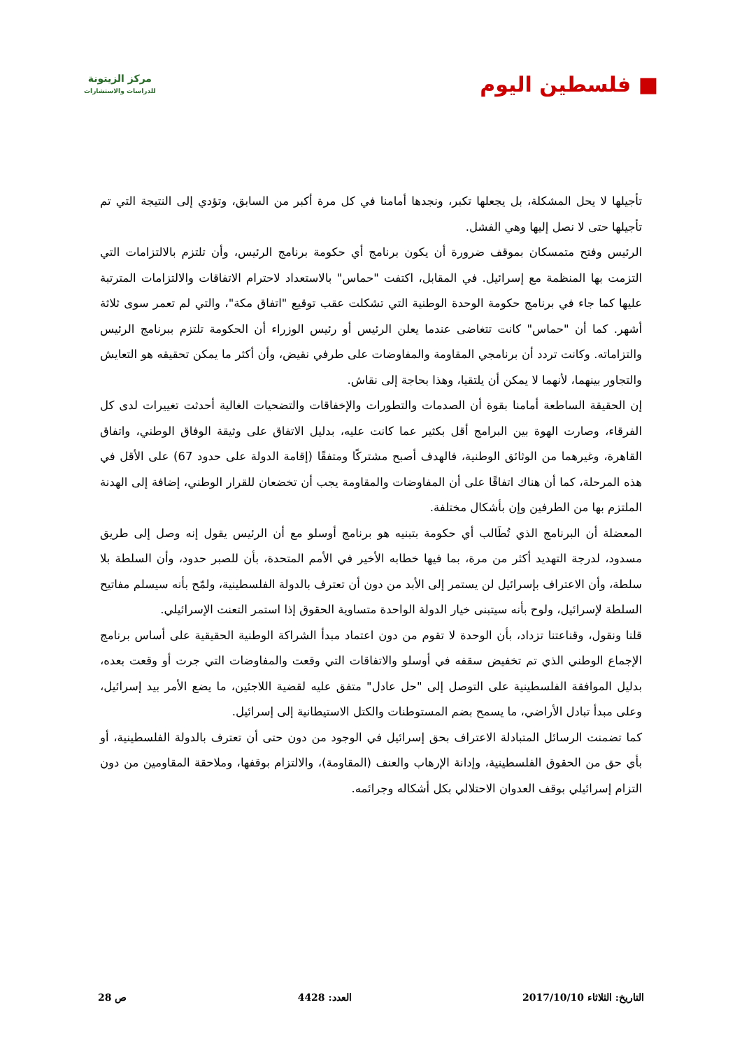■ فلسطين اليوم
مركز الزيتونة
للدراسات والاستشارات
تأجيلها لا يحل المشكلة، بل يجعلها تكبر، ونجدها أمامنا في كل مرة أكبر من السابق، وتؤدي إلى النتيجة التي تم تأجيلها حتى لا نصل إليها وهي الفشل.
الرئيس وفتح متمسكان بموقف ضرورة أن يكون برنامج أي حكومة برنامج الرئيس، وأن تلتزم بالالتزامات التي التزمت بها المنظمة مع إسرائيل. في المقابل، اكتفت "حماس" بالاستعداد لاحترام الاتفاقات والالتزامات المترتبة عليها كما جاء في برنامج حكومة الوحدة الوطنية التي تشكلت عقب توقيع "اتفاق مكة"، والتي لم تعمر سوى ثلاثة أشهر. كما أن "حماس" كانت تتغاضى عندما يعلن الرئيس أو رئيس الوزراء أن الحكومة تلتزم ببرنامج الرئيس والتزاماته. وكانت تردد أن برنامجي المقاومة والمفاوضات على طرفي نقيض، وأن أكثر ما يمكن تحقيقه هو التعايش والتجاور بينهما، لأنهما لا يمكن أن يلتقيا، وهذا بحاجة إلى نقاش.
إن الحقيقة الساطعة أمامنا بقوة أن الصدمات والتطورات والإخفاقات والتضحيات الغالية أحدثت تغييرات لدى كل الفرقاء، وصارت الهوة بين البرامج أقل بكثير عما كانت عليه، بدليل الاتفاق على وثيقة الوفاق الوطني، واتفاق القاهرة، وغيرهما من الوثائق الوطنية، فالهدف أصبح مشتركًا ومتفقًا (إقامة الدولة على حدود 67) على الأقل في هذه المرحلة، كما أن هناك اتفاقًا على أن المفاوضات والمقاومة يجب أن تخضعان للقرار الوطني، إضافة إلى الهدنة الملتزم بها من الطرفين وإن بأشكال مختلفة.
المعضلة أن البرنامج الذي تُطَالب أي حكومة بتبنيه هو برنامج أوسلو مع أن الرئيس يقول إنه وصل إلى طريق مسدود، لدرجة التهديد أكثر من مرة، بما فيها خطابه الأخير في الأمم المتحدة، بأن للصبر حدود، وأن السلطة بلا سلطة، وأن الاعتراف بإسرائيل لن يستمر إلى الأبد من دون أن تعترف بالدولة الفلسطينية، ولمّح بأنه سيسلم مفاتيح السلطة لإسرائيل، ولوح بأنه سيتبنى خيار الدولة الواحدة متساوية الحقوق إذا استمر التعنت الإسرائيلي.
قلنا ونقول، وقناعتنا تزداد، بأن الوحدة لا تقوم من دون اعتماد مبدأ الشراكة الوطنية الحقيقية على أساس برنامج الإجماع الوطني الذي تم تخفيض سقفه في أوسلو والاتفاقات التي وقعت والمفاوضات التي جرت أو وقعت بعده، بدليل الموافقة الفلسطينية على التوصل إلى "حل عادل" متفق عليه لقضية اللاجئين، ما يضع الأمر بيد إسرائيل، وعلى مبدأ تبادل الأراضي، ما يسمح بضم المستوطنات والكتل الاستيطانية إلى إسرائيل.
كما تضمنت الرسائل المتبادلة الاعتراف بحق إسرائيل في الوجود من دون حتى أن تعترف بالدولة الفلسطينية، أو بأي حق من الحقوق الفلسطينية، وإدانة الإرهاب والعنف (المقاومة)، والالتزام بوقفها، وملاحقة المقاومين من دون التزام إسرائيلي بوقف العدوان الاحتلالي بكل أشكاله وجرائمه.
التاريخ: الثلاثاء 2017/10/10 العدد: 4428 ص 28